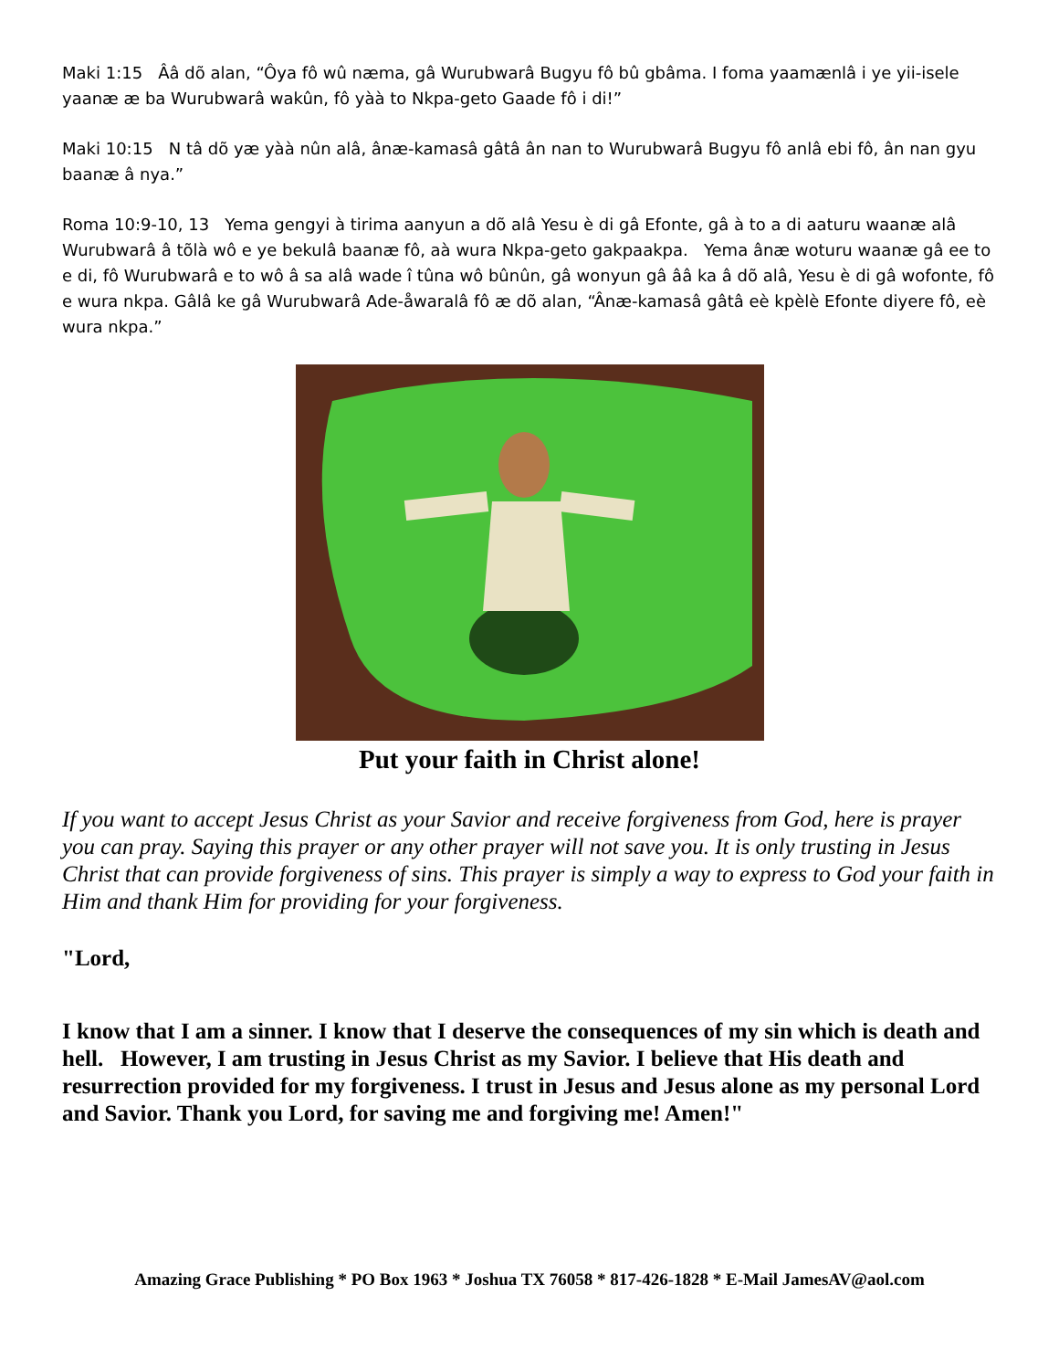Maki 1:15 Ââ dõ alan, “Ôya fô wû næma, gâ Wurubwarâ Bugyu fô bû gbâma. I foma yaamænlâ i ye yii-isele yaanæ æ ba Wurubwarâ wakûn, fô yàà to Nkpa-geto Gaade fô i di!”
Maki 10:15 N tâ dõ yæ yàà nûn alâ, ânæ-kamasâ gâtâ ân nan to Wurubwarâ Bugyu fô anlâ ebi fô, ân nan gyu baanæ â nya.”
Roma 10:9-10, 13 Yema gengyi à tirima aanyun a dõ alâ Yesu è di gâ Efonte, gâ à to a di aaturu waanæ alâ Wurubwarâ â tõlà wô e ye bekulâ baanæ fô, aà wura Nkpa-geto gakpaakpa. Yema ânæ woturu waanæ gâ ee to e di, fô Wurubwarâ e to wô â sa alâ wade î tûna wô bûnûn, gâ wonyun gâ ââ ka â dõ alâ, Yesu è di gâ wofonte, fô e wura nkpa. Gâlâ ke gâ Wurubwarâ Ade-åwaralâ fô æ dõ alan, “Ânæ-kamasâ gâtâ eè kpèlè Efonte diyere fô, eè wura nkpa.”
Put your faith in Christ alone!
If you want to accept Jesus Christ as your Savior and receive forgiveness from God, here is prayer you can pray. Saying this prayer or any other prayer will not save you. It is only trusting in Jesus Christ that can provide forgiveness of sins. This prayer is simply a way to express to God your faith in Him and thank Him for providing for your forgiveness.
"Lord,
I know that I am a sinner. I know that I deserve the consequences of my sin which is death and hell. However, I am trusting in Jesus Christ as my Savior. I believe that His death and resurrection provided for my forgiveness. I trust in Jesus and Jesus alone as my personal Lord and Savior. Thank you Lord, for saving me and forgiving me! Amen!"
Amazing Grace Publishing * PO Box 1963 * Joshua TX 76058 * 817-426-1828 * E-Mail JamesAV@aol.com